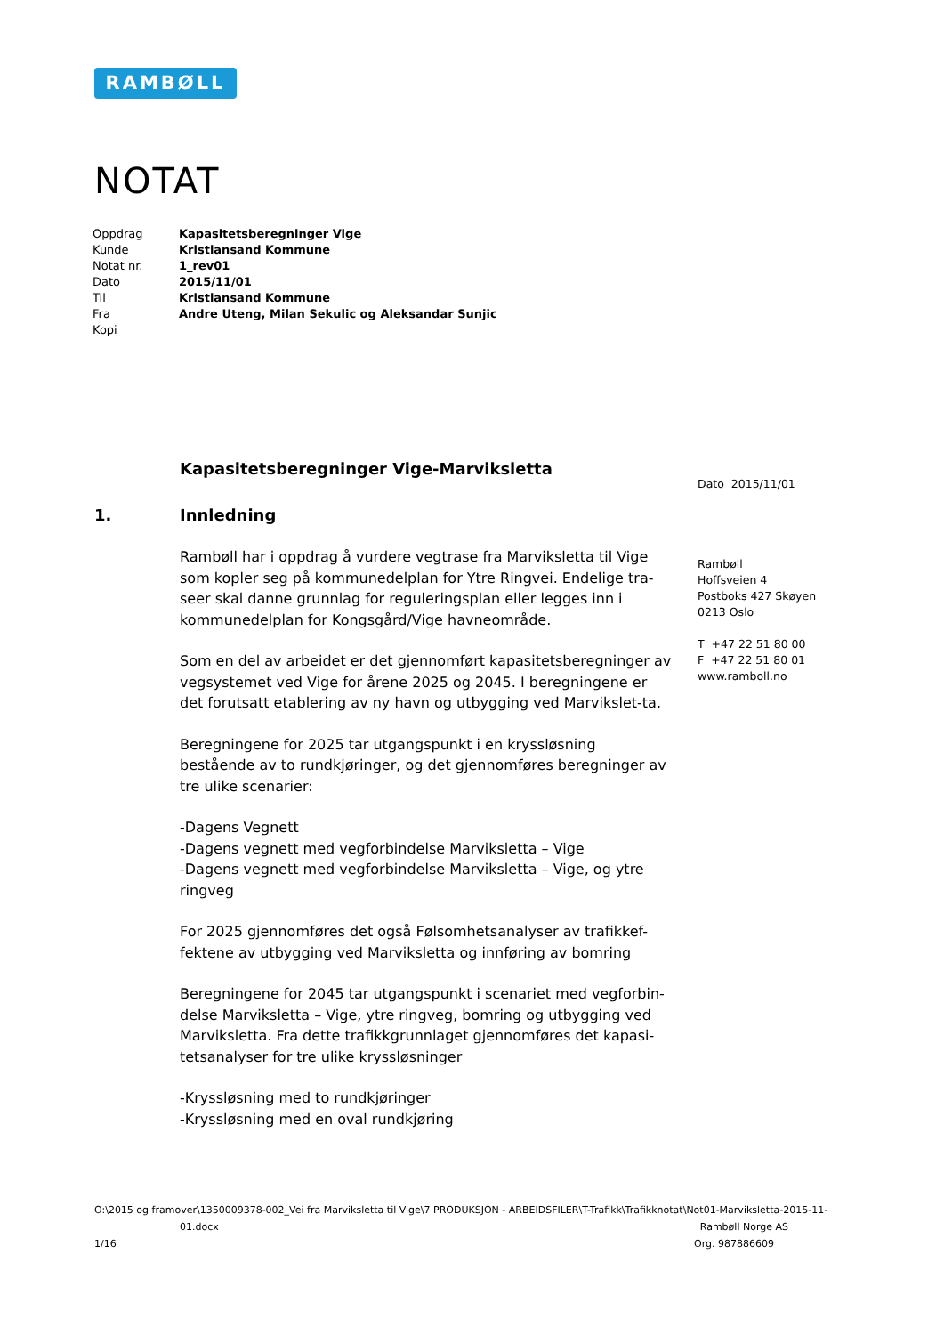RAMBØLL
NOTAT
| Oppdrag | Kapasitetsberegninger Vige |
| Kunde | Kristiansand Kommune |
| Notat nr. | 1_rev01 |
| Dato | 2015/11/01 |
| Til | Kristiansand Kommune |
| Fra | Andre Uteng, Milan Sekulic og Aleksandar Sunjic |
| Kopi | |
Kapasitetsberegninger Vige-Marviksletta
1. Innledning
Rambøll har i oppdrag å vurdere vegtrase fra Marviksletta til Vige som kopler seg på kommunedelplan for Ytre Ringvei. Endelige tra-seer skal danne grunnlag for reguleringsplan eller legges inn i kommunedelplan for Kongsgård/Vige havneområde.
Som en del av arbeidet er det gjennomført kapasitetsberegninger av vegsystemet ved Vige for årene 2025 og 2045. I beregningene er det forutsatt etablering av ny havn og utbygging ved Marvikslet-ta.
Beregningene for 2025 tar utgangspunkt i en kryssløsning bestående av to rundkjøringer, og det gjennomføres beregninger av tre ulike scenarier:
-Dagens Vegnett
-Dagens vegnett med vegforbindelse Marviksletta – Vige
-Dagens vegnett med vegforbindelse Marviksletta – Vige, og ytre ringveg
For 2025 gjennomføres det også Følsomhetsanalyser av trafikkef-fektene av utbygging ved Marviksletta og innføring av bomring
Beregningene for 2045 tar utgangspunkt i scenariet med vegforbin-delse Marviksletta – Vige, ytre ringveg, bomring og utbygging ved Marviksletta. Fra dette trafikkgrunnlaget gjennomføres det kapasi-tetsanalyser for tre ulike kryssløsninger
-Kryssløsning med to rundkjøringer
-Kryssløsning med en oval rundkjøring
Dato 2015/11/01
Rambøll
Hoffsveien 4
Postboks 427 Skøyen
0213 Oslo
T +47 22 51 80 00
F +47 22 51 80 01
www.ramboll.no
O:\2015 og framover\1350009378-002_Vei fra Marviksletta til Vige\7 PRODUKSJON - ARBEIDSFILER\T-Trafikk\Trafikknotat\Not01-Marviksletta-2015-11-
01.docx Rambøll Norge AS
1/16 Org. 987886609